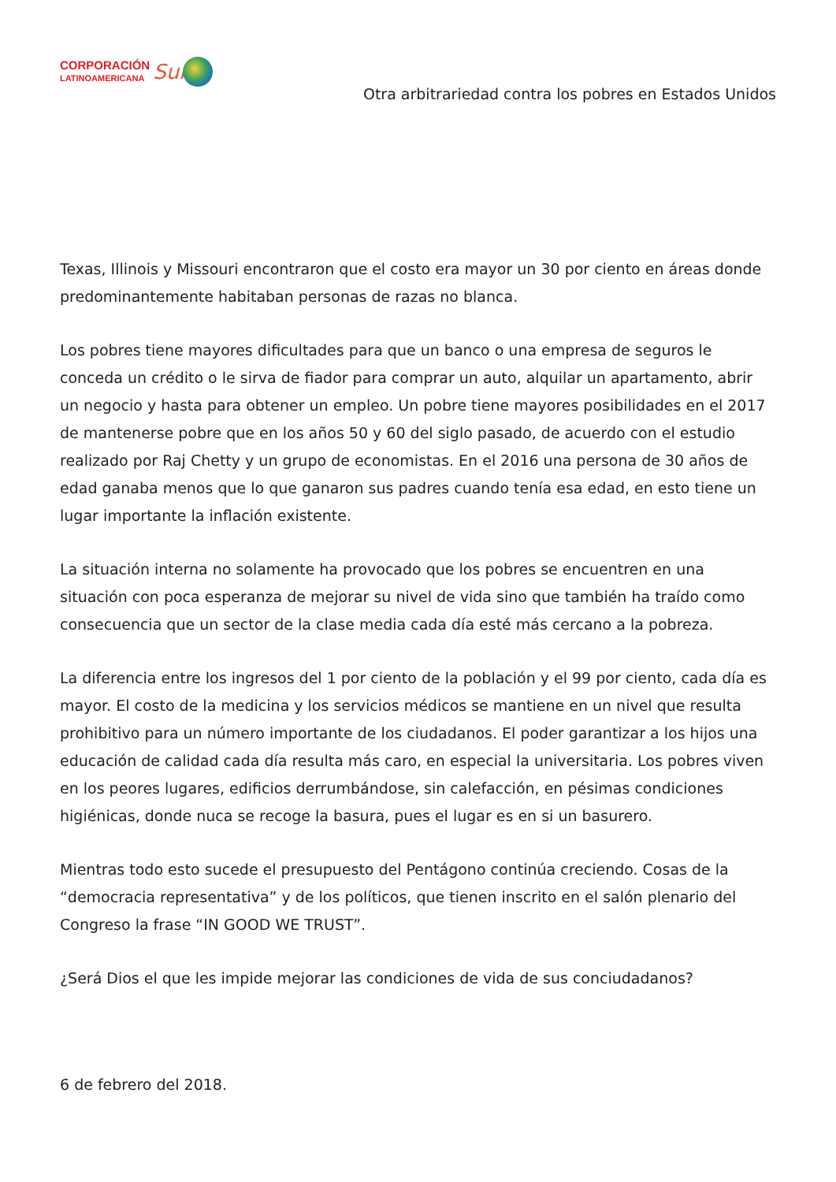CORPORACIÓN
LATINOAMERICANA
Sur
Otra arbitrariedad contra los pobres en Estados Unidos
Texas, Illinois y Missouri encontraron que el costo era mayor un 30 por ciento en áreas donde predominantemente habitaban personas de razas no blanca.
Los pobres tiene mayores dificultades para que un banco o una empresa de seguros le conceda un crédito o le sirva de fiador para comprar un auto, alquilar un apartamento, abrir un negocio y hasta para obtener un empleo. Un pobre tiene mayores posibilidades en el 2017 de mantenerse pobre que en los años 50 y 60 del siglo pasado, de acuerdo con el estudio realizado por Raj Chetty y un grupo de economistas. En el 2016 una persona de 30 años de edad ganaba menos que lo que ganaron sus padres cuando tenía esa edad, en esto tiene un lugar importante la inflación existente.
La situación interna no solamente ha provocado que los pobres se encuentren en una situación con poca esperanza de mejorar su nivel de vida sino que también ha traído como consecuencia que un sector de la clase media cada día esté más cercano a la pobreza.
La diferencia entre los ingresos del 1 por ciento de la población y el 99 por ciento, cada día es mayor. El costo de la medicina y los servicios médicos se mantiene en un nivel que resulta prohibitivo para un número importante de los ciudadanos. El poder garantizar a los hijos una educación de calidad cada día resulta más caro, en especial la universitaria. Los pobres viven en los peores lugares, edificios derrumbándose, sin calefacción, en pésimas condiciones higiénicas, donde nuca se recoge la basura, pues el lugar es en si un basurero.
Mientras todo esto sucede el presupuesto del Pentágono continúa creciendo. Cosas de la “democracia representativa” y de los políticos, que tienen inscrito en el salón plenario del Congreso la frase “IN GOOD WE TRUST”.
¿Será Dios el que les impide mejorar las condiciones de vida de sus conciudadanos?
6 de febrero del 2018.